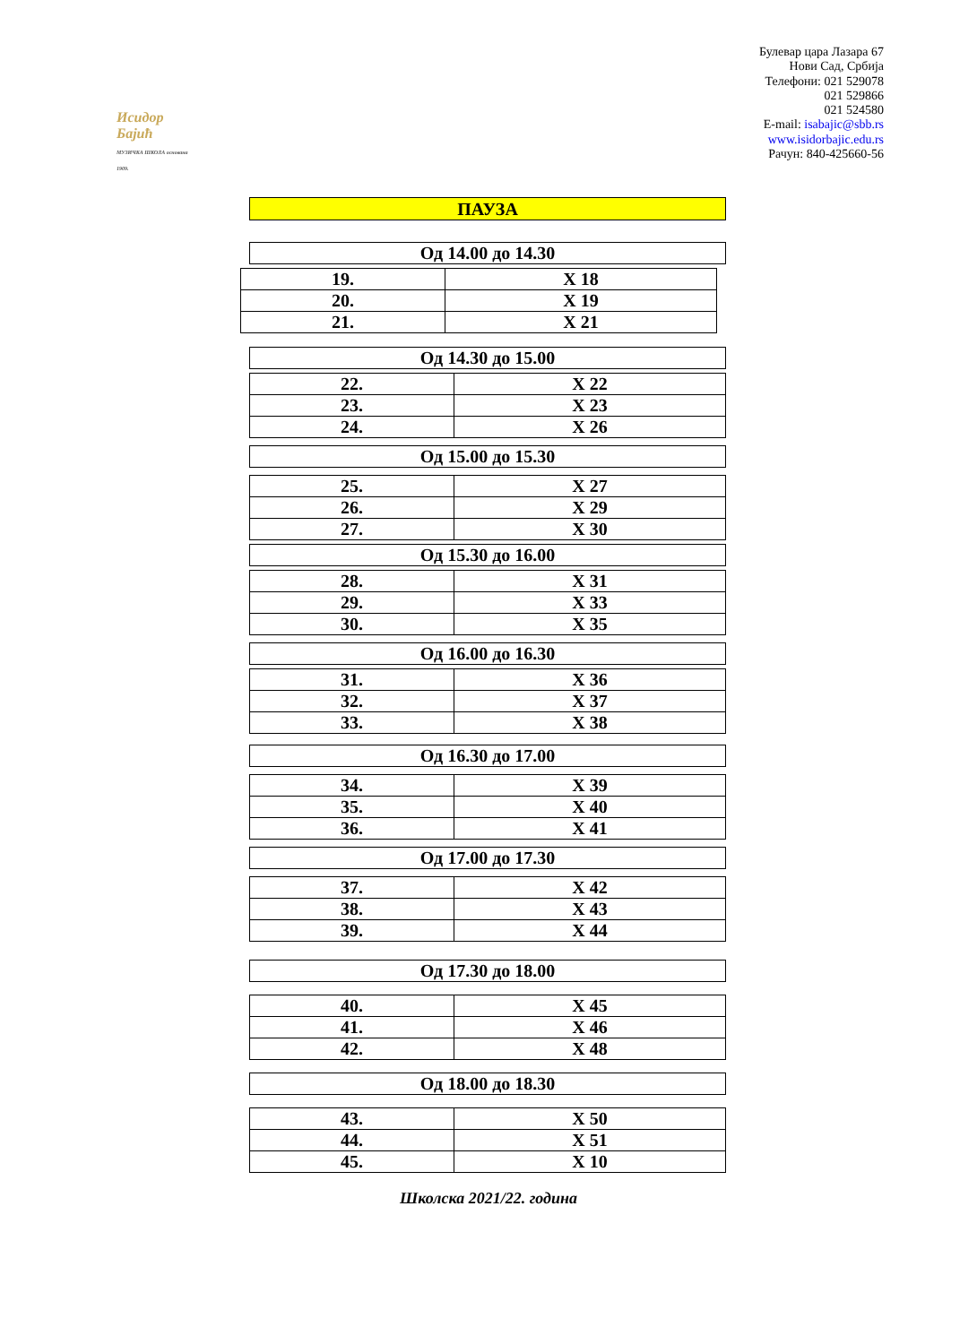Исидор Бајић
МУЗИЧКА ШКОЛА основана 1909.
Булевар цара Лазара 67
Нови Сад, Србија
Телефони: 021 529078
021 529866
021 524580
E-mail: isabajic@sbb.rs
www.isidorbajic.edu.rs
Рачун: 840-425660-56
ПАУЗА
| Од 14.00 до 14.30 |
| 19. | X 18 |
| 20. | X 19 |
| 21. | X 21 |
| Од 14.30 до 15.00 |
| 22. | X 22 |
| 23. | X 23 |
| 24. | X 26 |
| Од 15.00 до 15.30 |
| 25. | X 27 |
| 26. | X 29 |
| 27. | X 30 |
| Од 15.30 до 16.00 |
| 28. | X 31 |
| 29. | X 33 |
| 30. | X 35 |
| Од 16.00 до 16.30 |
| 31. | X 36 |
| 32. | X 37 |
| 33. | X 38 |
| Од 16.30 до 17.00 |
| 34. | X 39 |
| 35. | X 40 |
| 36. | X 41 |
| Од 17.00 до 17.30 |
| 37. | X 42 |
| 38. | X 43 |
| 39. | X 44 |
| Од 17.30 до 18.00 |
| 40. | X 45 |
| 41. | X 46 |
| 42. | X 48 |
| Од 18.00 до 18.30 |
| 43. | X 50 |
| 44. | X 51 |
| 45. | X 10 |
Школска 2021/22. година